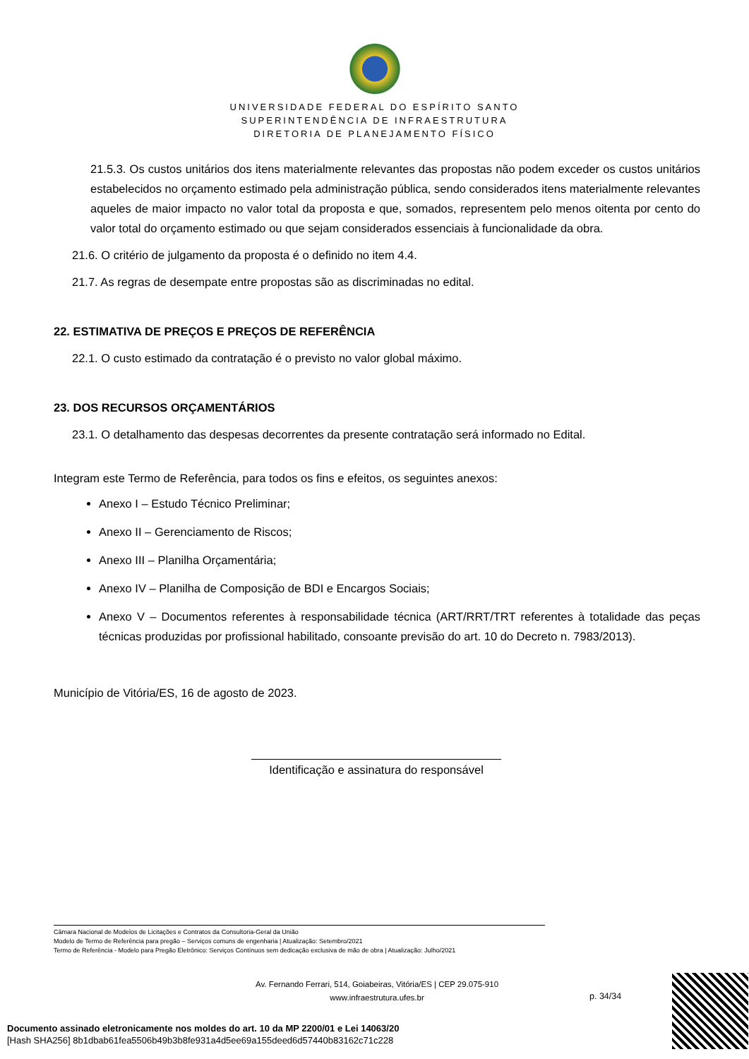UNIVERSIDADE FEDERAL DO ESPÍRITO SANTO
SUPERINTENDÊNCIA DE INFRAESTRUTURA
DIRETORIA DE PLANEJAMENTO FÍSICO
21.5.3. Os custos unitários dos itens materialmente relevantes das propostas não podem exceder os custos unitários estabelecidos no orçamento estimado pela administração pública, sendo considerados itens materialmente relevantes aqueles de maior impacto no valor total da proposta e que, somados, representem pelo menos oitenta por cento do valor total do orçamento estimado ou que sejam considerados essenciais à funcionalidade da obra.
21.6. O critério de julgamento da proposta é o definido no item 4.4.
21.7. As regras de desempate entre propostas são as discriminadas no edital.
22. ESTIMATIVA DE PREÇOS E PREÇOS DE REFERÊNCIA
22.1. O custo estimado da contratação é o previsto no valor global máximo.
23. DOS RECURSOS ORÇAMENTÁRIOS
23.1. O detalhamento das despesas decorrentes da presente contratação será informado no Edital.
Integram este Termo de Referência, para todos os fins e efeitos, os seguintes anexos:
Anexo I – Estudo Técnico Preliminar;
Anexo II – Gerenciamento de Riscos;
Anexo III – Planilha Orçamentária;
Anexo IV – Planilha de Composição de BDI e Encargos Sociais;
Anexo V – Documentos referentes à responsabilidade técnica (ART/RRT/TRT referentes à totalidade das peças técnicas produzidas por profissional habilitado, consoante previsão do art. 10 do Decreto n. 7983/2013).
Município de Vitória/ES, 16 de agosto de 2023.
Identificação e assinatura do responsável
Câmara Nacional de Modelos de Licitações e Contratos da Consultoria-Geral da União
Modelo de Termo de Referência para pregão – Serviços comuns de engenharia | Atualização: Setembro/2021
Termo de Referência - Modelo para Pregão Eletrônico: Serviços Contínuos sem dedicação exclusiva de mão de obra | Atualização: Julho/2021
Av. Fernando Ferrari, 514, Goiabeiras, Vitória/ES | CEP 29.075-910
www.infraestrutura.ufes.br
p. 34/34
Documento assinado eletronicamente nos moldes do art. 10 da MP 2200/01 e Lei 14063/20
[Hash SHA256] 8b1dbab61fea5506b49b3b8fe931a4d5ee69a155deed6d57440b83162c71c228